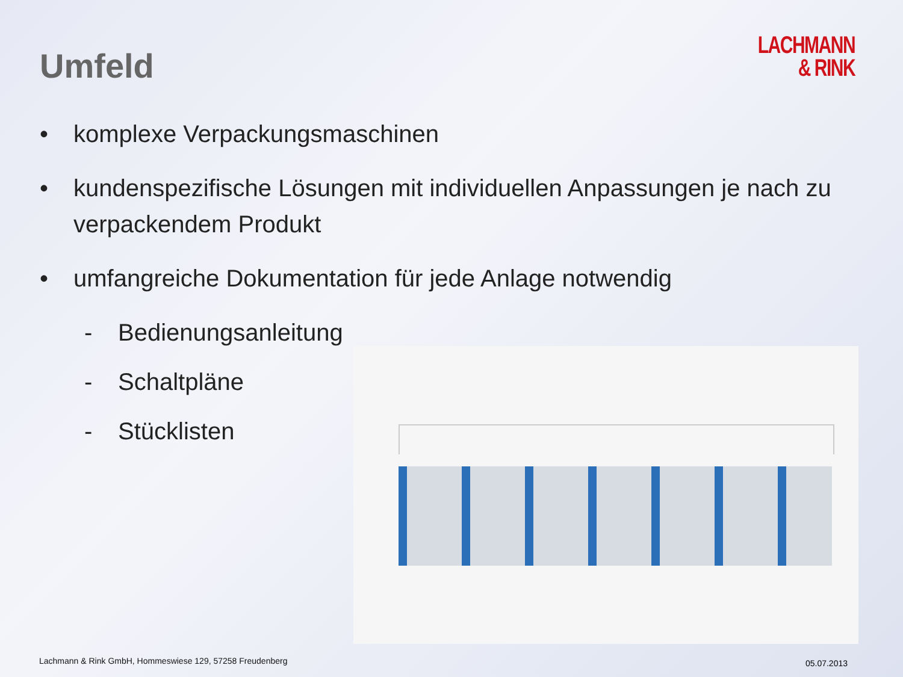Umfeld
LACHMANN
& RINK
• komplexe Verpackungsmaschinen
• kundenspezifische Lösungen mit individuellen Anpassungen je nach zu verpackendem Produkt
• umfangreiche Dokumentation für jede Anlage notwendig
- Bedienungsanleitung
- Schaltpläne
- Stücklisten
Lachmann & Rink GmbH, Hommeswiese 129, 57258 Freudenberg
05.07.2013